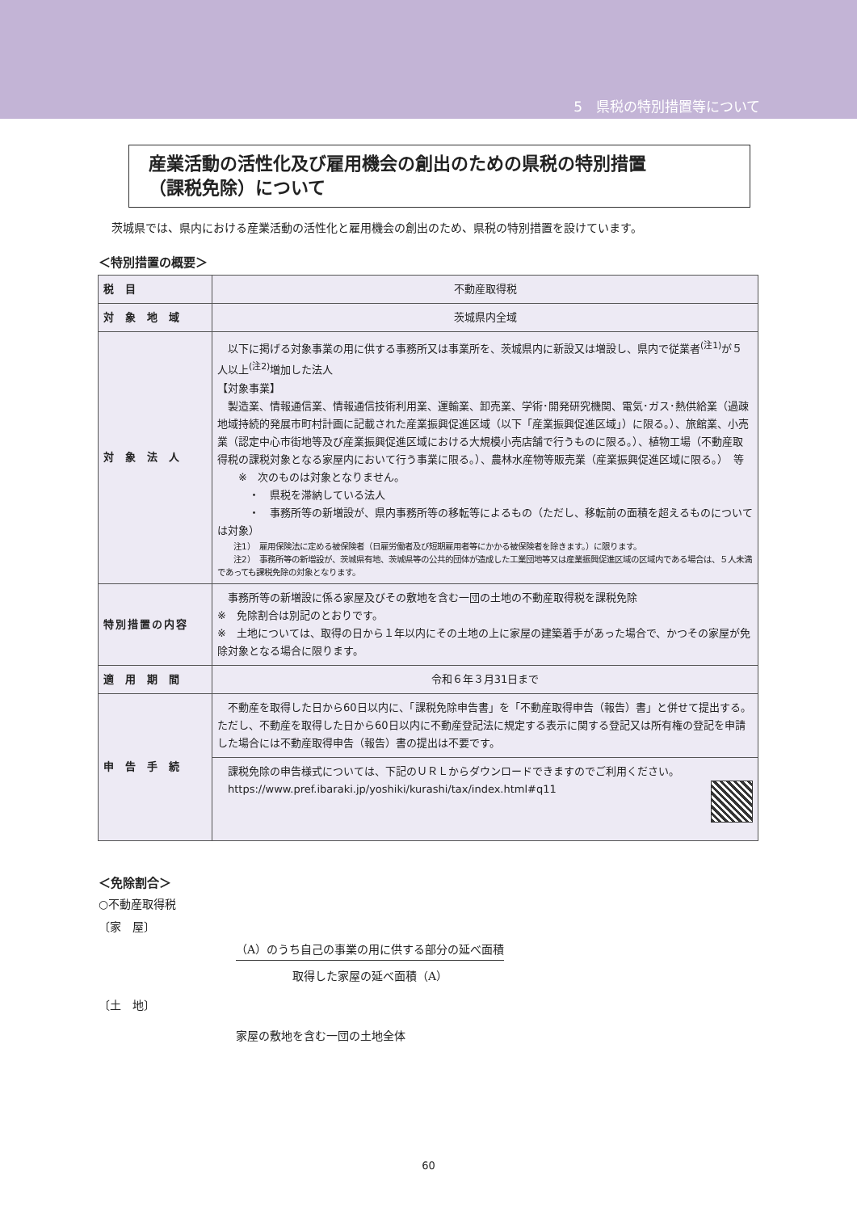5　県税の特別措置等について
産業活動の活性化及び雇用機会の創出のための県税の特別措置
（課税免除）について
茨城県では、県内における産業活動の活性化と雇用機会の創出のため、県税の特別措置を設けています。
＜特別措置の概要＞
| 税目 | 不動産取得税 |
| 対象地域 | 茨城県内全域 |
| 対象法人 | 以下に掲げる対象事業の用に供する事務所又は事業所を、茨城県内に新設又は増設し、県内で従業者<sup>(注1)</sup>が５人以上<sup>(注2)</sup>増加した法人 【対象事業】 製造業、情報通信業、情報通信技術利用業、運輸業、卸売業、学術･開発研究機関、電気･ガス･熱供給業（過疎地域持続的発展市町村計画に記載された産業振興促進区域（以下「産業振興促進区域」）に限る。）、旅館業、小売業（認定中心市街地等及び産業振興促進区域における大規模小売店舗で行うものに限る。）、植物工場（不動産取得税の課税対象となる家屋内において行う事業に限る。）、農林水産物等販売業（産業振興促進区域に限る。） 等 ※ 次のものは対象となりません。 ・ 県税を滞納している法人 ・ 事務所等の新増設が、県内事務所等の移転等によるもの（ただし、移転前の面積を超えるものについては対象） 注1） 雇用保険法に定める被保険者（日雇労働者及び短期雇用者等にかかる被保険者を除きます。）に限ります。 注2） 事務所等の新増設が、茨城県有地、茨城県等の公共的団体が造成した工業団地等又は産業振興促進区域の区域内である場合は、５人未満であっても課税免除の対象となります。 |
| 特別措置の内容 | 事務所等の新増設に係る家屋及びその敷地を含む一団の土地の不動産取得税を課税免除 ※ 免除割合は別記のとおりです。 ※ 土地については、取得の日から１年以内にその土地の上に家屋の建築着手があった場合で、かつその家屋が免除対象となる場合に限ります。 |
| 適用期間 | 令和６年３月31日まで |
| 申告手続 | 不動産を取得した日から60日以内に、「課税免除申告書」を「不動産取得申告（報告）書」と併せて提出する。ただし、不動産を取得した日から60日以内に不動産登記法に規定する表示に関する登記又は所有権の登記を申請した場合には不動産取得申告（報告）書の提出は不要です。 |
| | 課税免除の申告様式については、下記のＵＲＬからダウンロードできますのでご利用ください。 https://www.pref.ibaraki.jp/yoshiki/kurashi/tax/index.html#q11 |
＜免除割合＞
○不動産取得税
〔家　屋〕
（A）のうち自己の事業の用に供する部分の延べ面積
取得した家屋の延べ面積（A）
〔土　地〕
家屋の敷地を含む一団の土地全体
60